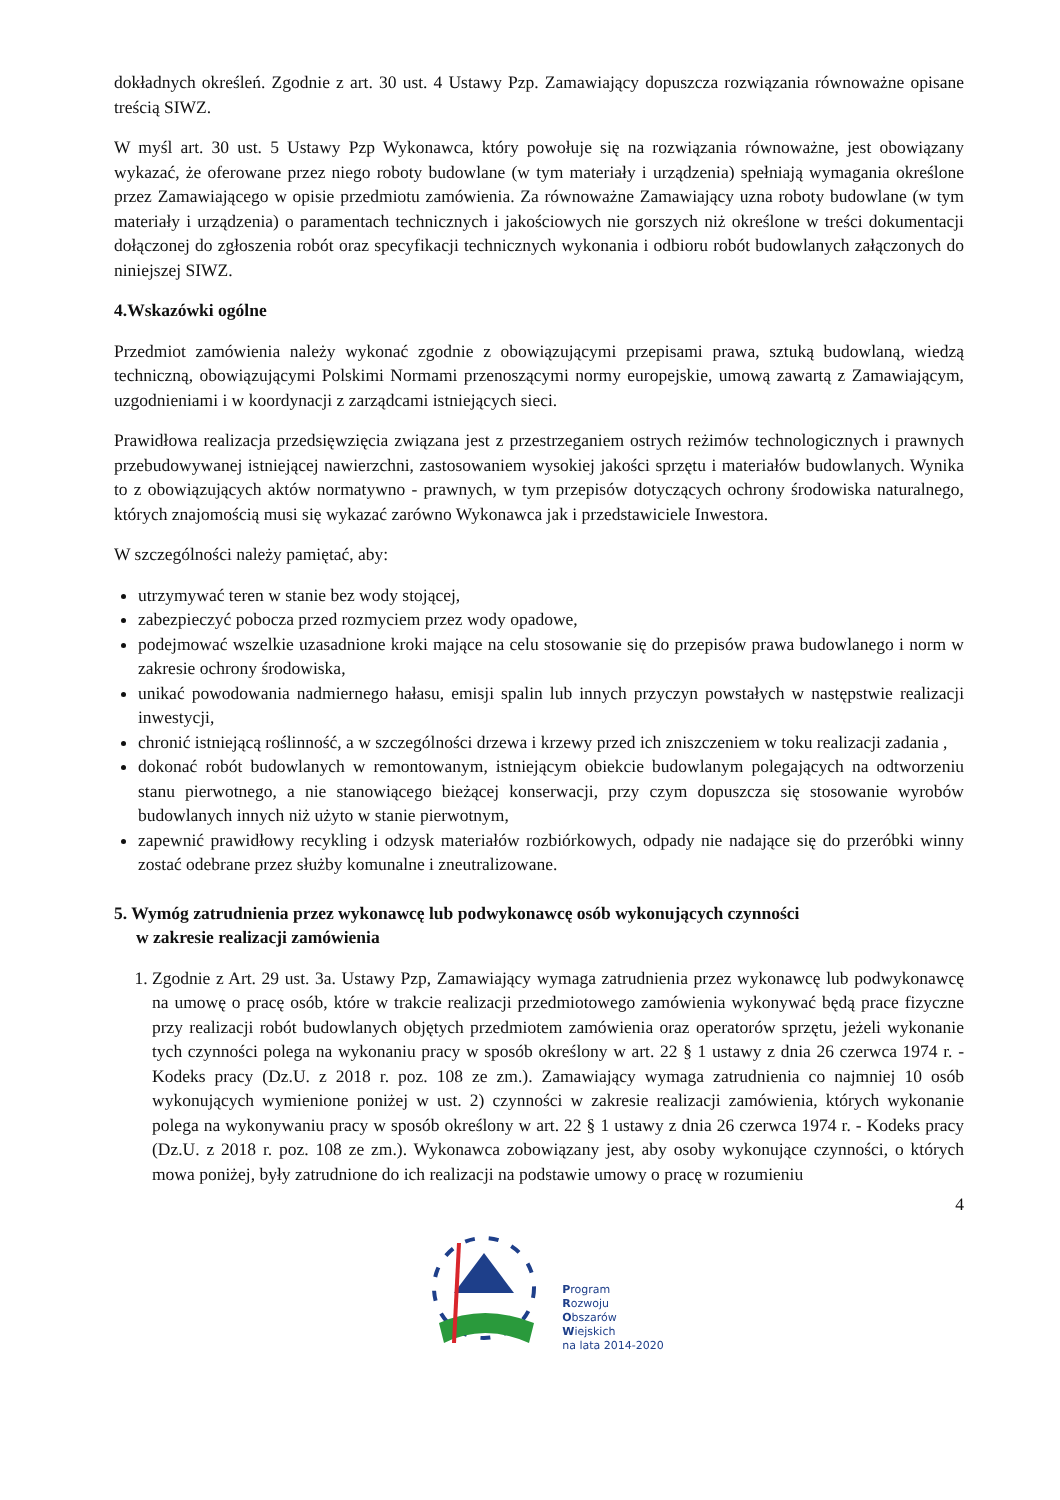dokładnych określeń. Zgodnie z art. 30 ust. 4 Ustawy Pzp. Zamawiający dopuszcza rozwiązania równoważne opisane treścią SIWZ.
W myśl art. 30 ust. 5 Ustawy Pzp Wykonawca, który powołuje się na rozwiązania równoważne, jest obowiązany wykazać, że oferowane przez niego roboty budowlane (w tym materiały i urządzenia) spełniają wymagania określone przez Zamawiającego w opisie przedmiotu zamówienia. Za równoważne Zamawiający uzna roboty budowlane (w tym materiały i urządzenia) o paramentach technicznych i jakościowych nie gorszych niż określone w treści dokumentacji dołączonej do zgłoszenia robót oraz specyfikacji technicznych wykonania i odbioru robót budowlanych załączonych do niniejszej SIWZ.
4.Wskazówki ogólne
Przedmiot zamówienia należy wykonać zgodnie z obowiązującymi przepisami prawa, sztuką budowlaną, wiedzą techniczną, obowiązującymi Polskimi Normami przenoszącymi normy europejskie, umową zawartą z Zamawiającym, uzgodnieniami i w koordynacji z zarządcami istniejących sieci.
Prawidłowa realizacja przedsięwzięcia związana jest z przestrzeganiem ostrych reżimów technologicznych i prawnych przebudowywanej istniejącej nawierzchni, zastosowaniem wysokiej jakości sprzętu i materiałów budowlanych. Wynika to z obowiązujących aktów normatywno - prawnych, w tym przepisów dotyczących ochrony środowiska naturalnego, których znajomością musi się wykazać zarówno Wykonawca jak i przedstawiciele Inwestora.
W szczególności należy pamiętać, aby:
utrzymywać teren w stanie bez wody stojącej,
zabezpieczyć pobocza przed rozmyciem przez wody opadowe,
podejmować wszelkie uzasadnione kroki mające na celu stosowanie się do przepisów prawa budowlanego i norm w zakresie ochrony środowiska,
unikać powodowania nadmiernego hałasu, emisji spalin lub innych przyczyn powstałych w następstwie realizacji inwestycji,
chronić istniejącą roślinność, a w szczególności drzewa i krzewy przed ich zniszczeniem w toku realizacji zadania ,
dokonać robót budowlanych w remontowanym, istniejącym obiekcie budowlanym polegających na odtworzeniu stanu pierwotnego, a nie stanowiącego bieżącej konserwacji, przy czym dopuszcza się stosowanie wyrobów budowlanych innych niż użyto w stanie pierwotnym,
zapewnić prawidłowy recykling i odzysk materiałów rozbiórkowych, odpady nie nadające się do przeróbki winny zostać odebrane przez służby komunalne i zneutralizowane.
5. Wymóg zatrudnienia przez wykonawcę lub podwykonawcę osób wykonujących czynności
w zakresie realizacji zamówienia
1. Zgodnie z Art. 29 ust. 3a. Ustawy Pzp, Zamawiający wymaga zatrudnienia przez wykonawcę lub podwykonawcę na umowę o pracę osób, które w trakcie realizacji przedmiotowego zamówienia wykonywać będą prace fizyczne przy realizacji robót budowlanych objętych przedmiotem zamówienia oraz operatorów sprzętu, jeżeli wykonanie tych czynności polega na wykonaniu pracy w sposób określony w art. 22 § 1 ustawy z dnia 26 czerwca 1974 r. - Kodeks pracy (Dz.U. z 2018 r. poz. 108 ze zm.). Zamawiający wymaga zatrudnienia co najmniej 10 osób wykonujących wymienione poniżej w ust. 2) czynności w zakresie realizacji zamówienia, których wykonanie polega na wykonywaniu pracy w sposób określony w art. 22 § 1 ustawy z dnia 26 czerwca 1974 r. - Kodeks pracy (Dz.U. z 2018 r. poz. 108 ze zm.). Wykonawca zobowiązany jest, aby osoby wykonujące czynności, o których mowa poniżej, były zatrudnione do ich realizacji na podstawie umowy o pracę w rozumieniu
4
Program
Rozwoju
Obszarów
Wiejskich
na lata 2014-2020